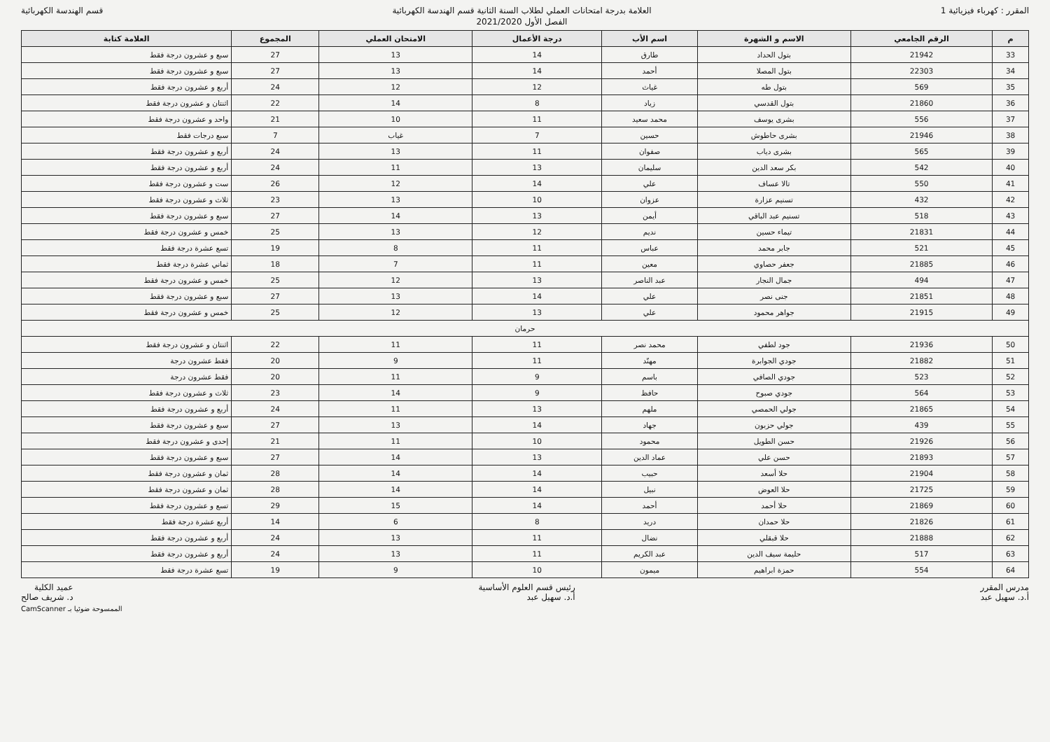المقرر : كهرباء فيزيائية 1 العلامة بدرجة امتحانات العملي لطلاب السنة الثانية قسم الهندسة الكهربائية
الفصل الأول 2021/2020
قسم الهندسة الكهربائية
| م | الرقم الجامعي | الاسم و الشهرة | اسم الأب | درجة الأعمال | الامتحان العملي | المجموع | العلامة كتابة |
| --- | --- | --- | --- | --- | --- | --- | --- |
| 33 | 21942 | بتول الحداد | طارق | 14 | 13 | 27 | سبع و عشرون درجة فقط |
| 34 | 22303 | بتول المصلا | أحمد | 14 | 13 | 27 | سبع و عشرون درجة فقط |
| 35 | 569 | بتول طه | غياث | 12 | 12 | 24 | أربع و عشرون درجة فقط |
| 36 | 21860 | بتول القدسي | زياد | 8 | 14 | 22 | اثنتان و عشرون درجة فقط |
| 37 | 556 | بشرى يوسف | محمد سعيد | 11 | 10 | 21 | واحد و عشرون درجة فقط |
| 38 | 21946 | بشرى حاطوش | حسين | 7 | غياب | 7 | سبع درجات فقط |
| 39 | 565 | بشرى دياب | صفوان | 11 | 13 | 24 | أربع و عشرون درجة فقط |
| 40 | 542 | بكر سعد الدين | سليمان | 13 | 11 | 24 | أربع و عشرون درجة فقط |
| 41 | 550 | تالا عساف | علي | 14 | 12 | 26 | ست و عشرون درجة فقط |
| 42 | 432 | تسنيم عزارة | عزوان | 10 | 13 | 23 | ثلاث و عشرون درجة فقط |
| 43 | 518 | تسنيم عبد الباقي | أيمن | 13 | 14 | 27 | سبع و عشرون درجة فقط |
| 44 | 21831 | تيماء حسين | نديم | 12 | 13 | 25 | خمس و عشرون درجة فقط |
| 45 | 521 | جابر محمد | عباس | 11 | 8 | 19 | تسع عشرة درجة فقط |
| 46 | 21885 | جعفر حصاوي | معين | 11 | 7 | 18 | ثماني عشرة درجة فقط |
| 47 | 494 | جمال النجار | عبد الناصر | 13 | 12 | 25 | خمس و عشرون درجة فقط |
| 48 | 21851 | جنى نصر | علي | 14 | 13 | 27 | سبع و عشرون درجة فقط |
| 49 | 21915 | جواهر محمود | علي | 13 | 12 | 25 | خمس و عشرون درجة فقط |
| حرمان | | | | | | | |
| 50 | 21936 | جود لطفي | محمد نصر | 11 | 11 | 22 | اثنتان و عشرون درجة فقط |
| 51 | 21882 | جودي الجوابرة | مهنّد | 11 | 9 | 20 | فقط عشرون درجة |
| 52 | 523 | جودي الصافي | باسم | 9 | 11 | 20 | فقط عشرون درجة |
| 53 | 564 | جودي صبوح | حافظ | 9 | 14 | 23 | ثلاث و عشرون درجة فقط |
| 54 | 21865 | جولي الحمصي | ملهم | 13 | 11 | 24 | أربع و عشرون درجة فقط |
| 55 | 439 | جولي حزبون | جهاد | 14 | 13 | 27 | سبع و عشرون درجة فقط |
| 56 | 21926 | حسن الطويل | محمود | 10 | 11 | 21 | إحدى و عشرون درجة فقط |
| 57 | 21893 | حسن علي | عماد الدين | 13 | 14 | 27 | سبع و عشرون درجة فقط |
| 58 | 21904 | حلا أسعد | حبيب | 14 | 14 | 28 | ثمان و عشرون درجة فقط |
| 59 | 21725 | حلا العوض | نبيل | 14 | 14 | 28 | ثمان و عشرون درجة فقط |
| 60 | 21869 | حلا أحمد | أحمد | 14 | 15 | 29 | تسع و عشرون درجة فقط |
| 61 | 21826 | حلا حمدان | دريد | 8 | 6 | 14 | أربع عشرة درجة فقط |
| 62 | 21888 | حلا قبقلي | نضال | 11 | 13 | 24 | أربع و عشرون درجة فقط |
| 63 | 517 | حليمة سيف الدين | عبد الكريم | 11 | 13 | 24 | أربع و عشرون درجة فقط |
| 64 | 554 | حمزة ابراهيم | ميمون | 10 | 9 | 19 | تسع عشرة درجة فقط |
مدرس المقرر
أ.د. سهيل عبد
رئيس قسم العلوم الأساسية
أ.د. سهيل عبد
عميد الكلية
د. شريف صالح
الممسوحة ضوئيا بـ CamScanner